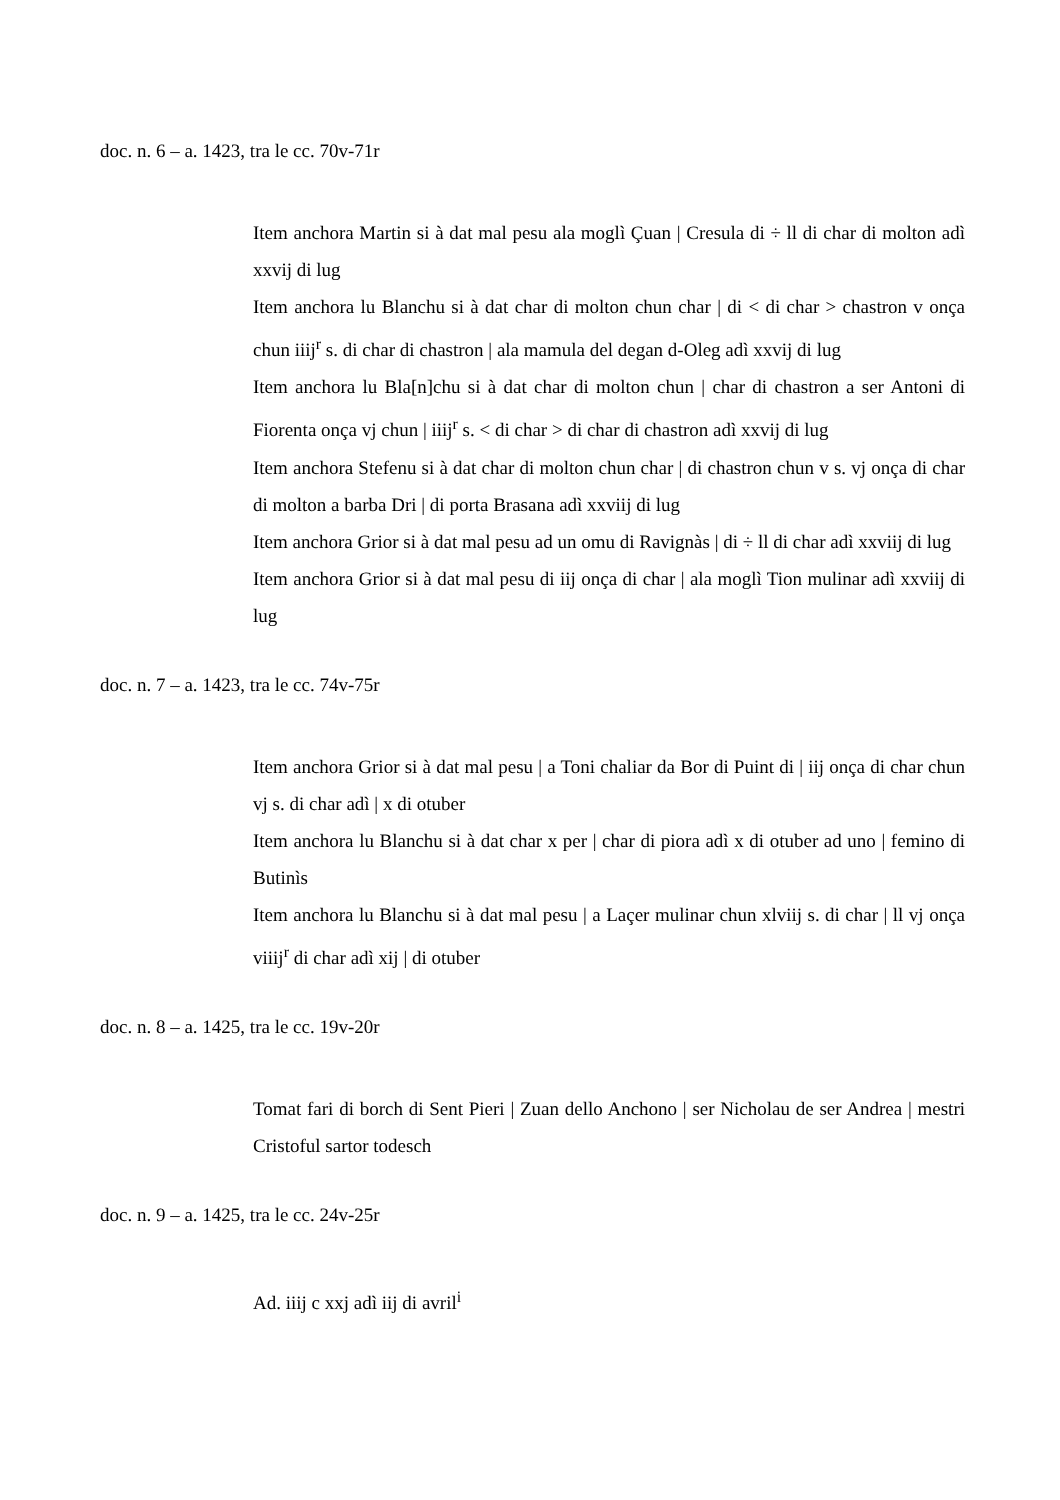doc. n. 6 – a. 1423, tra le cc. 70v-71r
Item anchora Martin si à dat mal pesu ala moglì Çuan | Cresula di ÷ ll di char di molton adì xxvij di lug
Item anchora lu Blanchu si à dat char di molton chun char | di < di char > chastron v onça chun iiij<sup>r</sup> s. di char di chastron | ala mamula del degan d-Oleg adì xxvij di lug
Item anchora lu Bla[n]chu si à dat char di molton chun | char di chastron a ser Antoni di Fiorenta onça vj chun | iiij<sup>r</sup> s. < di char > di char di chastron adì xxvij di lug
Item anchora Stefenu si à dat char di molton chun char | di chastron chun v s. vj onça di char di molton a barba Dri | di porta Brasana adì xxviij di lug
Item anchora Grior si à dat mal pesu ad un omu di Ravignàs | di ÷ ll di char adì xxviij di lug
Item anchora Grior si à dat mal pesu di iij onça di char | ala moglì Tion mulinar adì xxviij di lug
doc. n. 7 – a. 1423, tra le cc. 74v-75r
Item anchora Grior si à dat mal pesu | a Toni chaliar da Bor di Puint di | iij onça di char chun vj s. di char adì | x di otuber
Item anchora lu Blanchu si à dat char x per | char di piora adì x di otuber ad uno | femino di Butinìs
Item anchora lu Blanchu si à dat mal pesu | a Laçer mulinar chun xlviij s. di char | ll vj onça viiij<sup>r</sup> di char adì xij | di otuber
doc. n. 8 – a. 1425, tra le cc. 19v-20r
Tomat fari di borch di Sent Pieri | Zuan dello Anchono | ser Nicholau de ser Andrea | mestri Cristoful sartor todesch
doc. n. 9 – a. 1425, tra le cc. 24v-25r
Ad. iiij c xxj adì iij di avril<sup>i</sup>